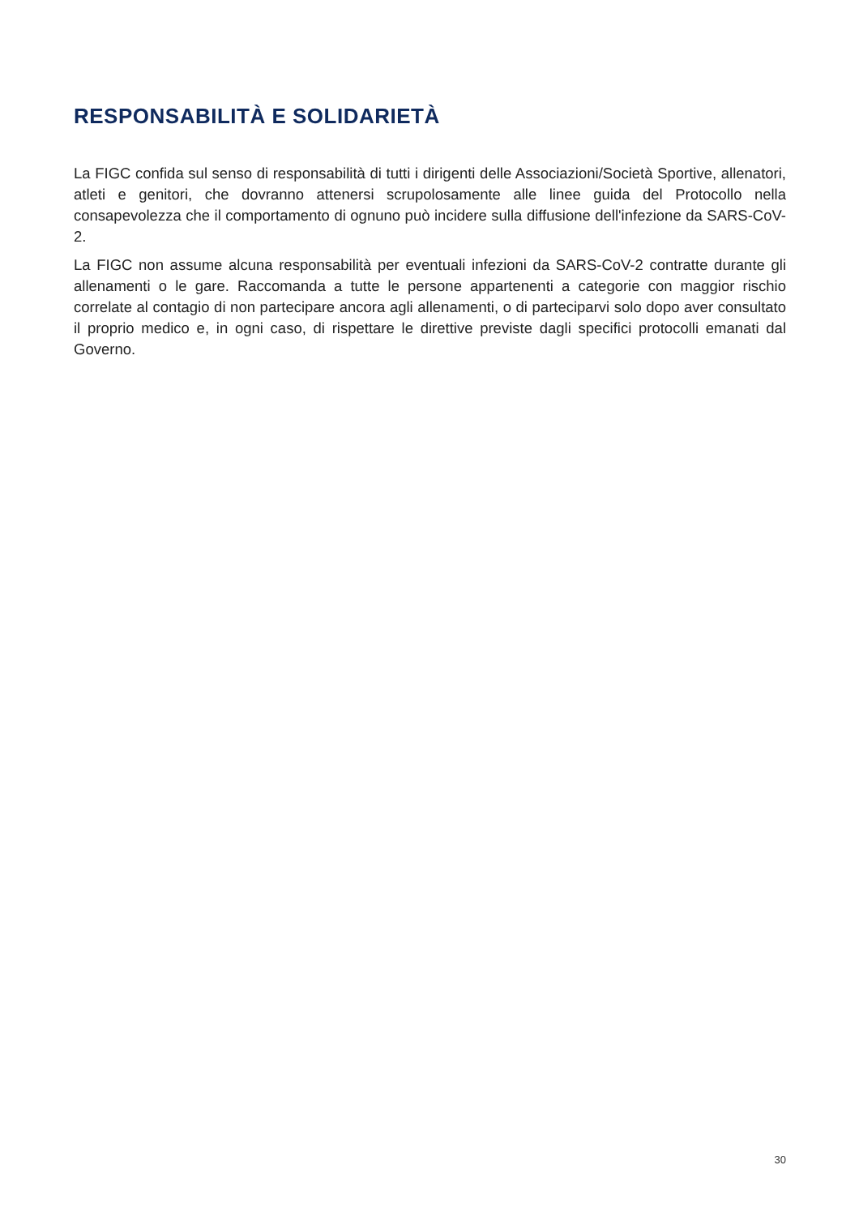RESPONSABILITÀ E SOLIDARIETÀ
La FIGC confida sul senso di responsabilità di tutti i dirigenti delle Associazioni/Società Sportive, allenatori, atleti e genitori, che dovranno attenersi scrupolosamente alle linee guida del Protocollo nella consapevolezza che il comportamento di ognuno può incidere sulla diffusione dell'infezione da SARS-CoV-2.
La FIGC non assume alcuna responsabilità per eventuali infezioni da SARS-CoV-2 contratte durante gli allenamenti o le gare. Raccomanda a tutte le persone appartenenti a categorie con maggior rischio correlate al contagio di non partecipare ancora agli allenamenti, o di parteciparvi solo dopo aver consultato il proprio medico e, in ogni caso, di rispettare le direttive previste dagli specifici protocolli emanati dal Governo.
30